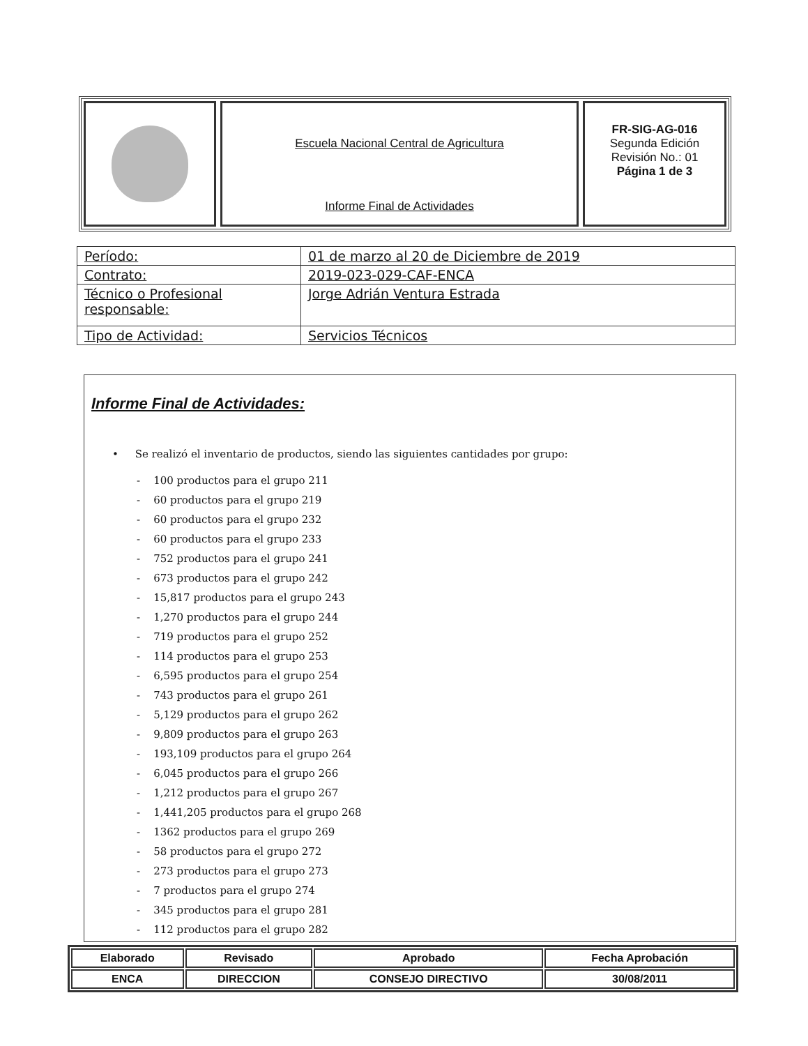Escuela Nacional Central de Agricultura
Informe Final de Actividades
FR-SIG-AG-016
Segunda Edición
Revisión No.: 01
Página 1 de 3
| Período: | 01 de marzo al 20 de Diciembre de 2019 |
| Contrato: | 2019-023-029-CAF-ENCA |
| Técnico o Profesional responsable: | Jorge Adrián Ventura Estrada |
| Tipo de Actividad: | Servicios Técnicos |
Informe Final de Actividades:
• Se realizó el inventario de productos, siendo las siguientes cantidades por grupo:
- 100 productos para el grupo 211
- 60 productos para el grupo 219
- 60 productos para el grupo 232
- 60 productos para el grupo 233
- 752 productos para el grupo 241
- 673 productos para el grupo 242
- 15,817 productos para el grupo 243
- 1,270 productos para el grupo 244
- 719 productos para el grupo 252
- 114 productos para el grupo 253
- 6,595 productos para el grupo 254
- 743 productos para el grupo 261
- 5,129 productos para el grupo 262
- 9,809 productos para el grupo 263
- 193,109 productos para el grupo 264
- 6,045 productos para el grupo 266
- 1,212 productos para el grupo 267
- 1,441,205 productos para el grupo 268
- 1362 productos para el grupo 269
- 58 productos para el grupo 272
- 273 productos para el grupo 273
- 7 productos para el grupo 274
- 345 productos para el grupo 281
- 112 productos para el grupo 282
| Elaborado | Revisado | Aprobado | Fecha Aprobación |
| ENCA | DIRECCION | CONSEJO DIRECTIVO | 30/08/2011 |